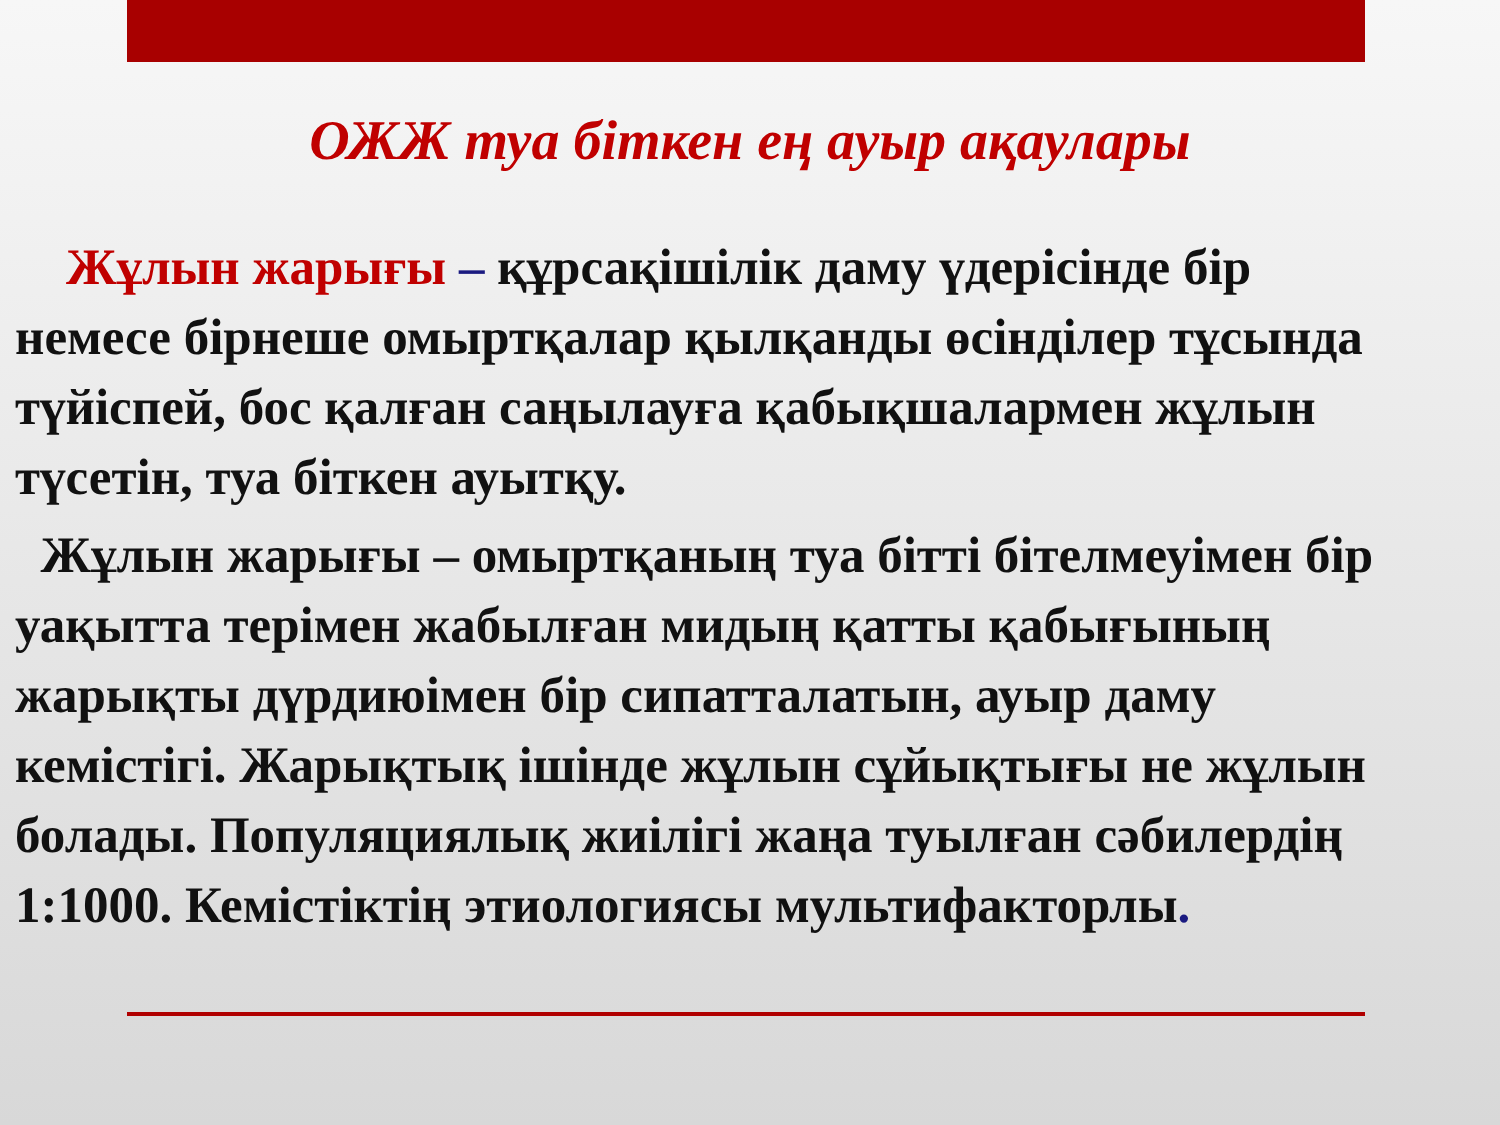ОЖЖ туа біткен ең ауыр ақаулары
Жұлын жарығы – құрсақішілік даму үдерісінде бір немесе бірнеше омыртқалар қылқанды өсінділер тұсында түйіспей, бос қалған саңылауға қабықшалармен жұлын түсетін, туа біткен ауытқу.
Жұлын жарығы – омыртқаның туа бітті бітелмеуімен бір уақытта терімен жабылған мидың қатты қабығының жарықты дүрдиюімен бір сипатталатын, ауыр даму кемістігі. Жарықтық ішінде жұлын сұйықтығы не жұлын болады. Популяциялық жиілігі жаңа туылған сәбилердің 1:1000. Кемістіктің этиологиясы мультифакторлы.